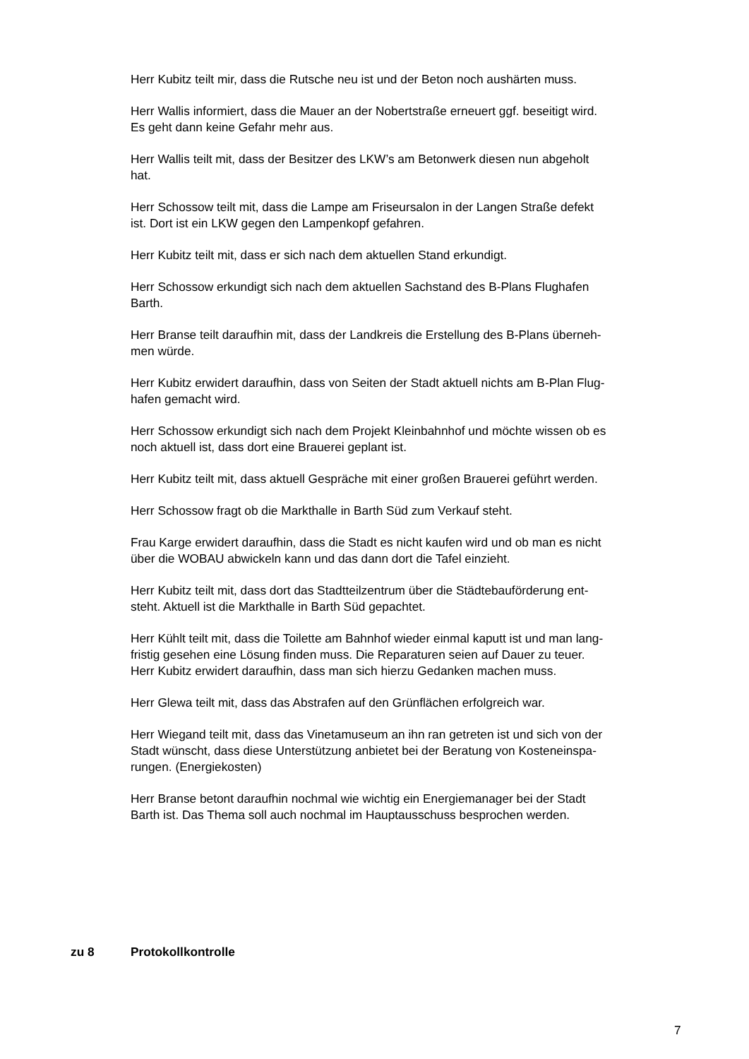Herr Kubitz teilt mir, dass die Rutsche neu ist und der Beton noch aushärten muss.
Herr Wallis informiert, dass die Mauer an der Nobertstraße erneuert ggf. beseitigt wird.
Es geht dann keine Gefahr mehr aus.
Herr Wallis teilt mit, dass der Besitzer des LKW’s am Betonwerk diesen nun abgeholt
hat.
Herr Schossow teilt mit, dass die Lampe am Friseursalon in der Langen Straße defekt
ist. Dort ist ein LKW gegen den Lampenkopf gefahren.
Herr Kubitz teilt mit, dass er sich nach dem aktuellen Stand erkundigt.
Herr Schossow erkundigt sich nach dem aktuellen Sachstand des B-Plans Flughafen
Barth.
Herr Branse teilt daraufhin mit, dass der Landkreis die Erstellung des B-Plans überneh-
men würde.
Herr Kubitz erwidert daraufhin, dass von Seiten der Stadt aktuell nichts am B-Plan Flug-
hafen gemacht wird.
Herr Schossow erkundigt sich nach dem Projekt Kleinbahnhof und möchte wissen ob es
noch aktuell ist, dass dort eine Brauerei geplant ist.
Herr Kubitz teilt mit, dass aktuell Gespräche mit einer großen Brauerei geführt werden.
Herr Schossow fragt ob die Markthalle in Barth Süd zum Verkauf steht.
Frau Karge erwidert daraufhin, dass die Stadt es nicht kaufen wird und ob man es nicht
über die WOBAU abwickeln kann und das dann dort die Tafel einzieht.
Herr Kubitz teilt mit, dass dort das Stadtteilzentrum über die Städtebauförderung ent-
steht. Aktuell ist die Markthalle in Barth Süd gepachtet.
Herr Kühlt teilt mit, dass die Toilette am Bahnhof wieder einmal kaputt ist und man lang-
fristig gesehen eine Lösung finden muss. Die Reparaturen seien auf Dauer zu teuer.
Herr Kubitz erwidert daraufhin, dass man sich hierzu Gedanken machen muss.
Herr Glewa teilt mit, dass das Abstrafen auf den Grünflächen erfolgreich war.
Herr Wiegand teilt mit, dass das Vinetamuseum an ihn ran getreten ist und sich von der
Stadt wünscht, dass diese Unterstützung anbietet bei der Beratung von Kosteneinspa-
rungen. (Energiekosten)
Herr Branse betont daraufhin nochmal wie wichtig ein Energiemanager bei der Stadt
Barth ist. Das Thema soll auch nochmal im Hauptausschuss besprochen werden.
zu 8 Protokollkontrolle
7